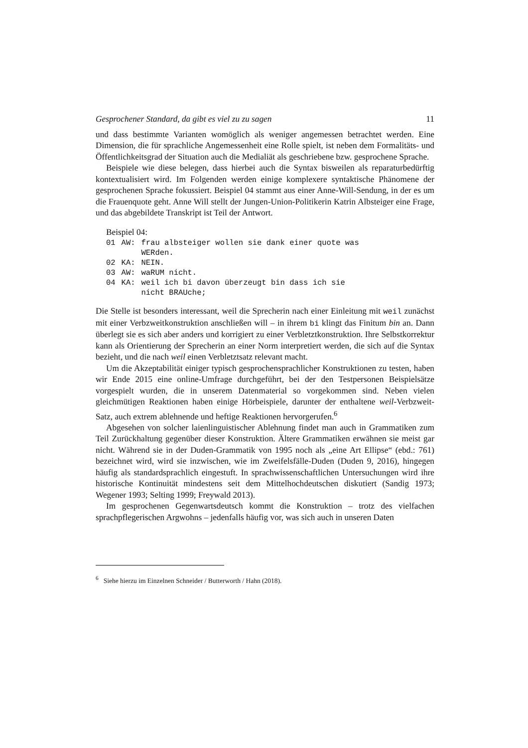Gesprochener Standard, da gibt es viel zu zu sagen 11
und dass bestimmte Varianten womöglich als weniger angemessen betrachtet werden. Eine Dimension, die für sprachliche Angemessenheit eine Rolle spielt, ist neben dem Formalitäts- und Öffentlichkeitsgrad der Situation auch die Medialiät als geschriebene bzw. gesprochene Sprache.
Beispiele wie diese belegen, dass hierbei auch die Syntax bisweilen als reparaturbedürftig kontextualisiert wird. Im Folgenden werden einige komplexere syntaktische Phänomene der gesprochenen Sprache fokussiert. Beispiel 04 stammt aus einer Anne-Will-Sendung, in der es um die Frauenquote geht. Anne Will stellt der Jungen-Union-Politikerin Katrin Albsteiger eine Frage, und das abgebildete Transkript ist Teil der Antwort.
Beispiel 04:
| 01 | AW: | frau albsteiger wollen sie dank einer quote was WERden. |
| 02 | KA: | NEIN. |
| 03 | AW: | waRUM nicht. |
| 04 | KA: | weil ich bi davon überzeugt bin dass ich sie nicht BRAUche; |
Die Stelle ist besonders interessant, weil die Sprecherin nach einer Einleitung mit weil zunächst mit einer Verbzweitkonstruktion anschließen will – in ihrem bi klingt das Finitum bin an. Dann überlegt sie es sich aber anders und korrigiert zu einer Verbletztkonstruktion. Ihre Selbstkorrektur kann als Orientierung der Sprecherin an einer Norm interpretiert werden, die sich auf die Syntax bezieht, und die nach weil einen Verbletztsatz relevant macht.
Um die Akzeptabilität einiger typisch gesprochensprachlicher Konstruktionen zu testen, haben wir Ende 2015 eine online-Umfrage durchgeführt, bei der den Testpersonen Beispielsätze vorgespielt wurden, die in unserem Datenmaterial so vorgekommen sind. Neben vielen gleichmütigen Reaktionen haben einige Hörbeispiele, darunter der enthaltene weil-Verbzweit-Satz, auch extrem ablehnende und heftige Reaktionen hervorgerufen.<sup>6</sup>
Abgesehen von solcher laienlinguistischer Ablehnung findet man auch in Grammatiken zum Teil Zurückhaltung gegenüber dieser Konstruktion. Ältere Grammatiken erwähnen sie meist gar nicht. Während sie in der Duden-Grammatik von 1995 noch als „eine Art Ellipse“ (ebd.: 761) bezeichnet wird, wird sie inzwischen, wie im Zweifelsfälle-Duden (Duden 9, 2016), hingegen häufig als standardsprachlich eingestuft. In sprachwissenschaftlichen Untersuchungen wird ihre historische Kontinuität mindestens seit dem Mittelhochdeutschen diskutiert (Sandig 1973; Wegener 1993; Selting 1999; Freywald 2013).
Im gesprochenen Gegenwartsdeutsch kommt die Konstruktion – trotz des vielfachen sprachpflegerischen Argwohns – jedenfalls häufig vor, was sich auch in unseren Daten
<sup>6</sup> Siehe hierzu im Einzelnen Schneider / Butterworth / Hahn (2018).